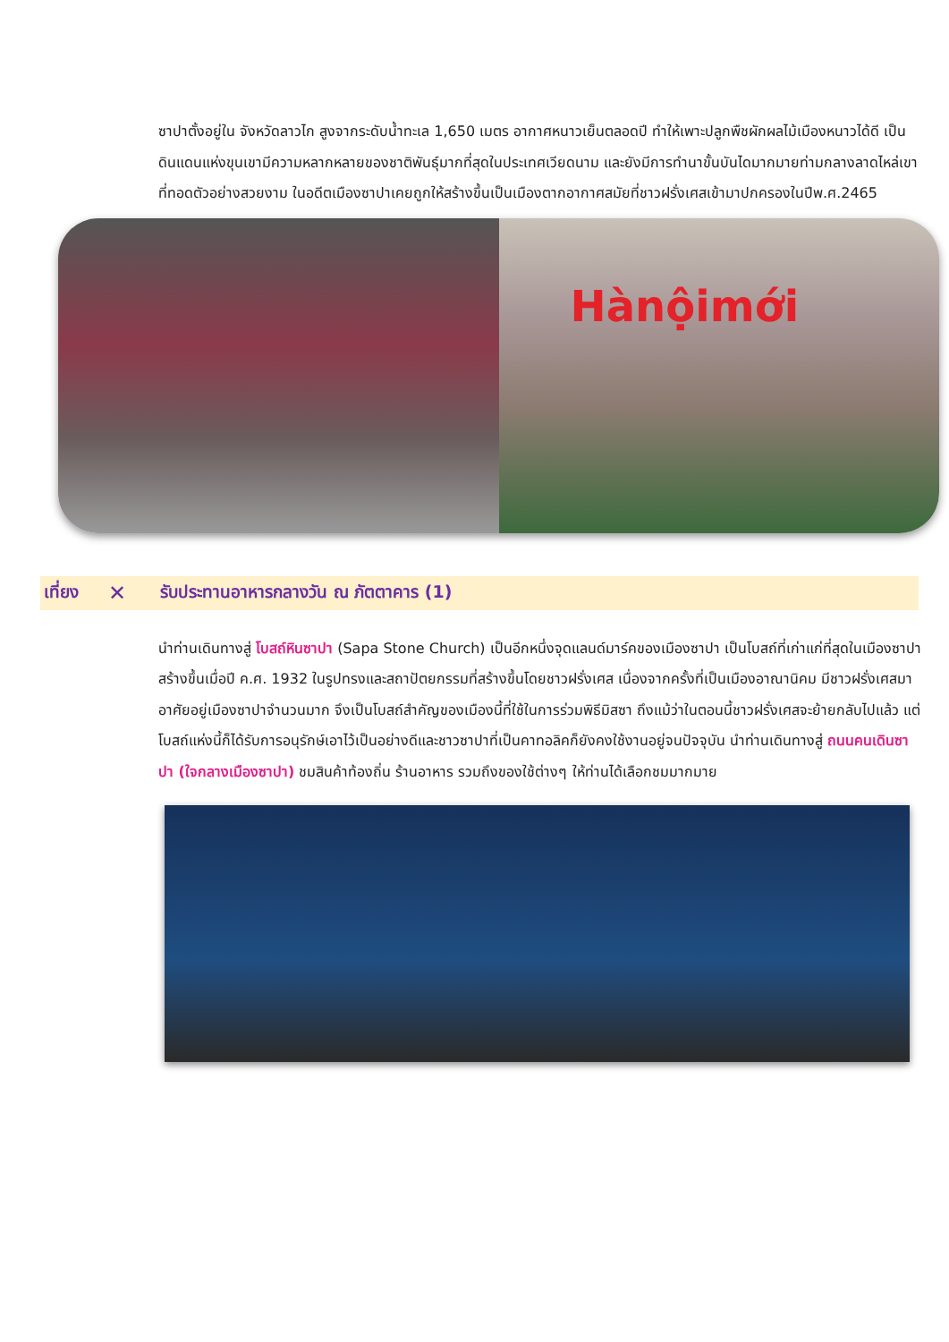ซาปาตั้งอยู่ใน จังหวัดลาวไก สูงจากระดับน้ำทะเล 1,650 เมตร อากาศหนาวเย็นตลอดปี ทำให้เพาะปลูกพืชผักผลไม้เมืองหนาวได้ดี เป็นดินแดนแห่งขุนเขามีความหลากหลายของชาติพันธุ์มากที่สุดในประเทศเวียดนาม และยังมีการทำนาขั้นบันไดมากมายท่ามกลางลาดไหล่เขาที่ทอดตัวอย่างสวยงาม ในอดีตเมืองซาปาเคยถูกให้สร้างขึ้นเป็นเมืองตากอากาศสมัยที่ชาวฝรั่งเศสเข้ามาปกครองในปีพ.ศ.2465
Hànộimới
เที่ยง ✕ รับประทานอาหารกลางวัน ณ ภัตตาคาร (1)
นำท่านเดินทางสู่ โบสถ์หินซาปา (Sapa Stone Church) เป็นอีกหนึ่งจุดแลนด์มาร์คของเมืองซาปา เป็นโบสถ์ที่เก่าแก่ที่สุดในเมืองซาปา สร้างขึ้นเมื่อปี ค.ศ. 1932 ในรูปทรงและสถาปัตยกรรมที่สร้างขึ้นโดยชาวฝรั่งเศส เนื่องจากครั้งที่เป็นเมืองอาณานิคม มีชาวฝรั่งเศสมาอาศัยอยู่เมืองซาปาจำนวนมาก จึงเป็นโบสถ์สำคัญของเมืองนี้ที่ใช้ในการร่วมพิธีมิสซา ถึงแม้ว่าในตอนนี้ชาวฝรั่งเศสจะย้ายกลับไปแล้ว แต่โบสถ์แห่งนี้ก็ได้รับการอนุรักษ์เอาไว้เป็นอย่างดีและชาวซาปาที่เป็นคาทอลิคก็ยังคงใช้งานอยู่จนปัจจุบัน นำท่านเดินทางสู่ ถนนคนเดินซาปา (ใจกลางเมืองซาปา) ชมสินค้าท้องถิ่น ร้านอาหาร รวมถึงของใช้ต่างๆ ให้ท่านได้เลือกชมมากมาย